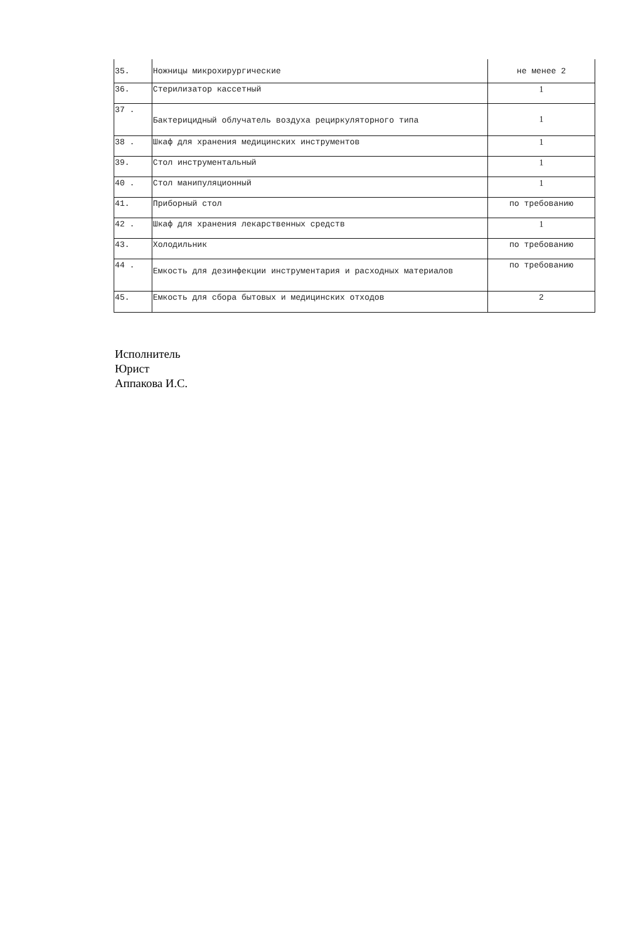| 35. | Ножницы микрохирургические | не менее 2 |
| 36. | Стерилизатор кассетный | 1 |
| 37 . | Бактерицидный облучатель воздуха рециркуляторного типа | 1 |
| 38 . | Шкаф для хранения медицинских инструментов | 1 |
| 39. | Стол инструментальный | 1 |
| 40 . | Стол манипуляционный | 1 |
| 41. | Приборный стол | по требованию |
| 42 . | Шкаф для хранения лекарственных средств | 1 |
| 43. | Холодильник | по требованию |
| 44 . | Емкость для дезинфекции инструментария и расходных материалов | по требованию |
| 45. | Емкость для сбора бытовых и медицинских отходов | 2 |
Исполнитель
Юрист
Аппакова И.С.